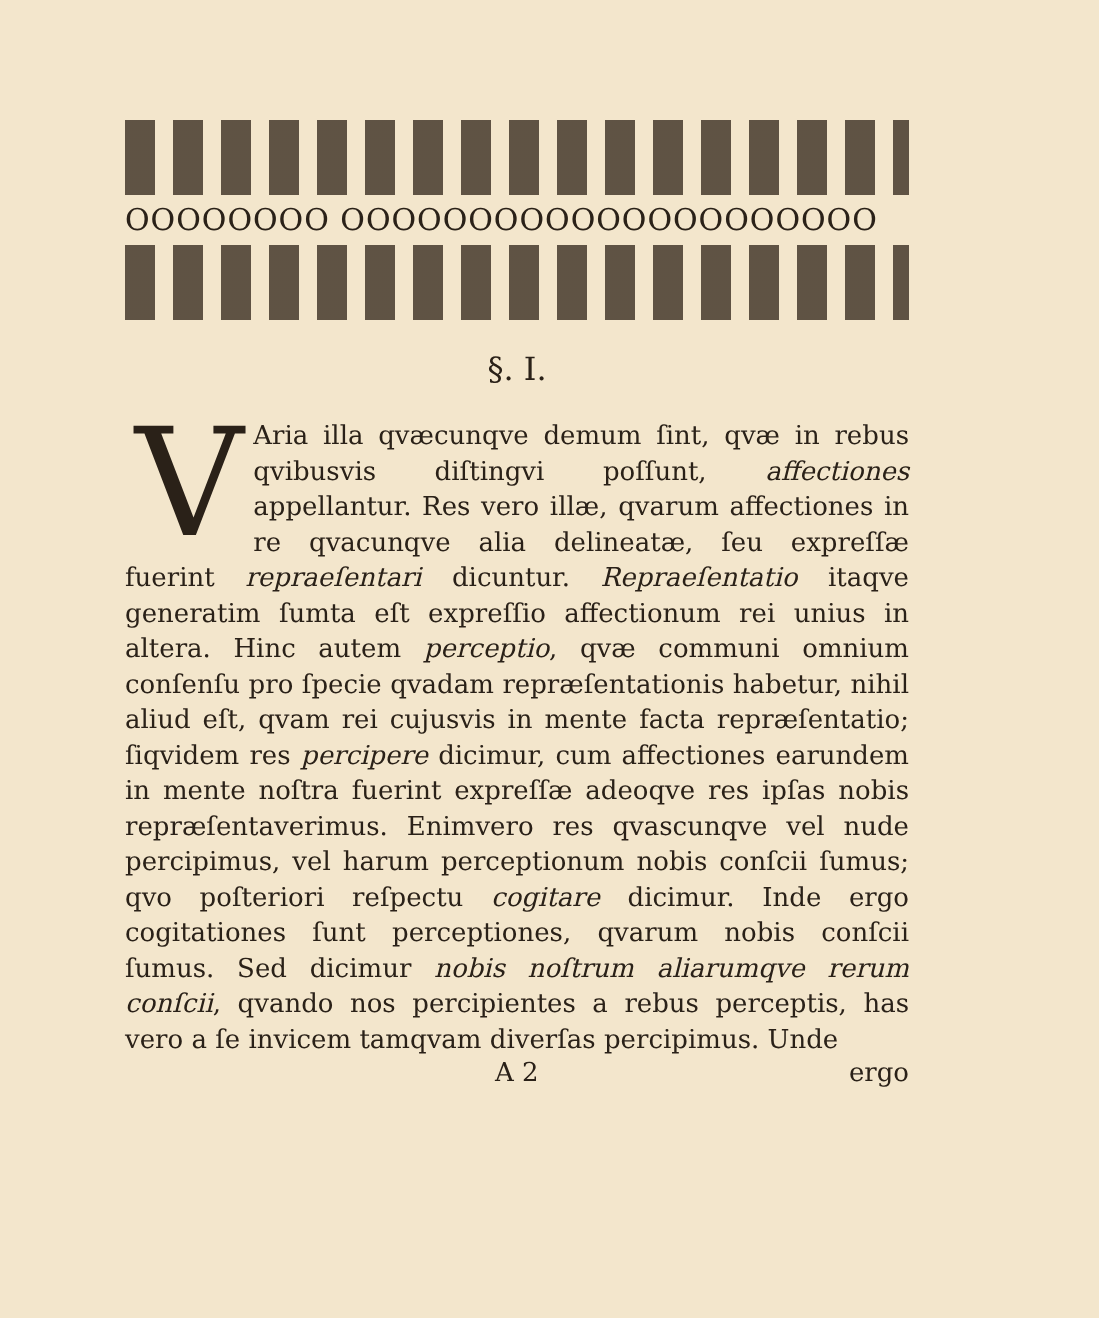OOOOOOOO OOOOOOOOOOOOOOOOOOOOO
§. I.
VAria illa qvæcunqve demum ſint, qvæ in rebus qvibusvis diſtingvi poſſunt, affectiones appellantur. Res vero illæ, qvarum affectiones in re qvacunqve alia delineatæ, ſeu expreſſæ fuerint repraeſentari dicuntur. Repraeſentatio itaqve generatim ſumta eſt expreſſio affectionum rei unius in altera. Hinc autem perceptio, qvæ communi omnium conſenſu pro ſpecie qvadam repræſentationis habetur, nihil aliud eſt, qvam rei cujusvis in mente facta repræſentatio; ſiqvidem res percipere dicimur, cum affectiones earundem in mente noſtra fuerint expreſſæ adeoqve res ipſas nobis repræſentaverimus. Enimvero res qvascunqve vel nude percipimus, vel harum perceptionum nobis conſcii ſumus; qvo poſteriori reſpectu cogitare dicimur. Inde ergo cogitationes ſunt perceptiones, qvarum nobis conſcii ſumus. Sed dicimur nobis noſtrum aliarumqve rerum conſcii, qvando nos percipientes a rebus perceptis, has vero a ſe invicem tamqvam diverſas percipimus. Unde
A 2 ergo